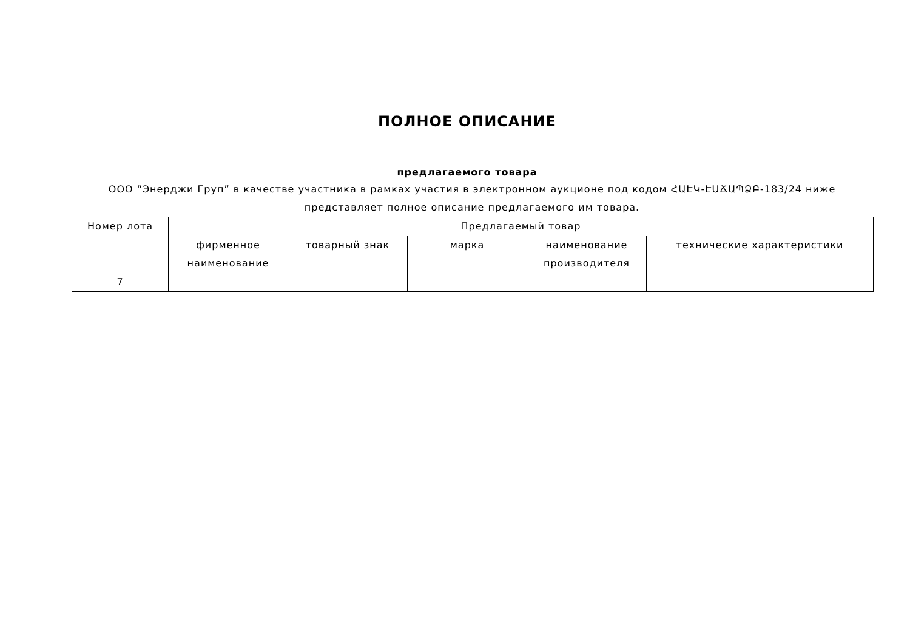ПОЛНОЕ ОПИСАНИЕ
предлагаемого товара
ООО “Энерджи Груп” в качестве участника в рамках участия в электронном аукционе под кодом ՀԱԷԿ-ԷԱՃԱՊՁԲ-183/24 ниже представляет полное описание предлагаемого им товара.
| Номер лота | Предлагаемый товар | | | | |
| --- | --- | --- | --- | --- | --- |
| | фирменное наименование | товарный знак | марка | наименование производителя | технические характеристики |
| 7 | | | | | |